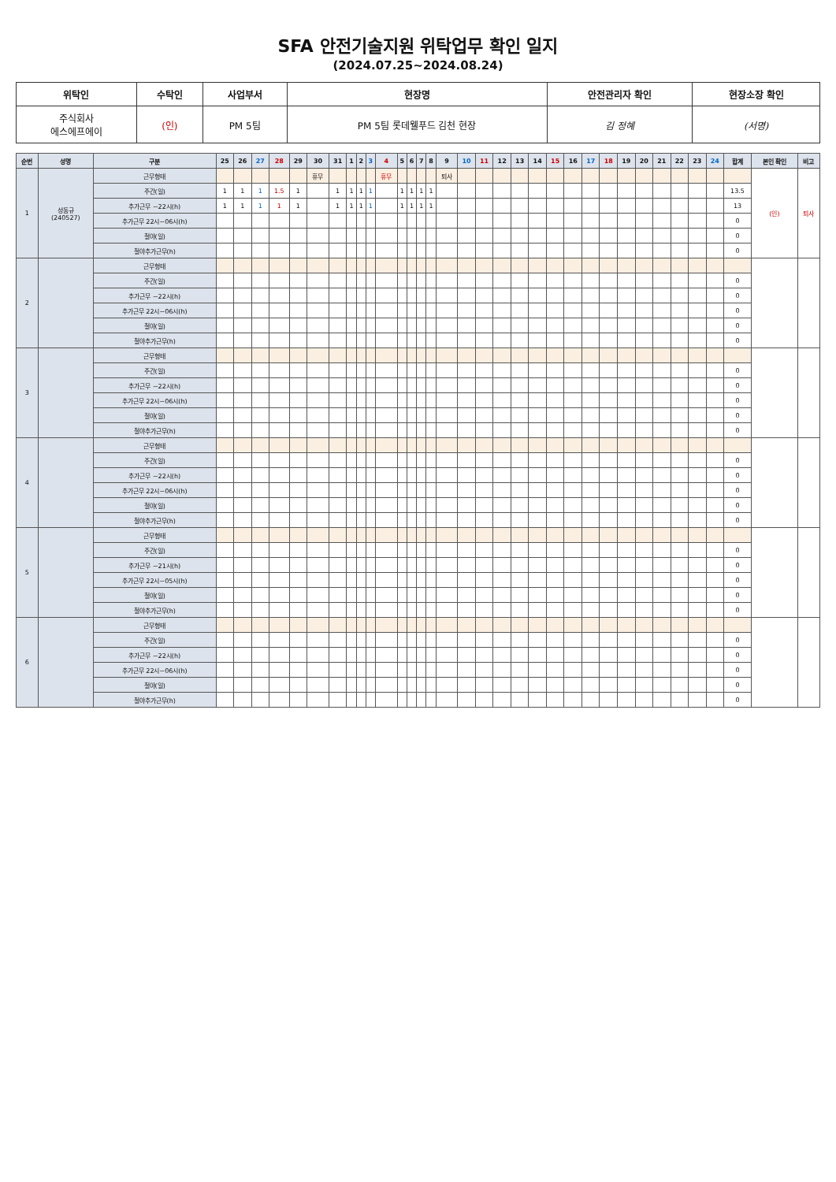SFA 안전기술지원 위탁업무 확인 일지
(2024.07.25~2024.08.24)
| 위탁인 | 수탁인 | 사업부서 | 현장명 | 안전관리자 확인 | 현장소장 확인 |
| --- | --- | --- | --- | --- | --- |
| 주식회사 에스에프에이 | (인) | PM 5팀 | PM 5팀 롯데웰푸드 김천 현장 | 김 정혜 | (서명) |
| 순번 | 성명 | 구분 | 25 | 26 | 27 | 28 | 29 | 30 | 31 | 1 | 2 | 3 | 4 | 5 | 6 | 7 | 8 | 9 | 10 | 11 | 12 | 13 | 14 | 15 | 16 | 17 | 18 | 19 | 20 | 21 | 22 | 23 | 24 | 합계 | 본인 확인 | 비고 |
| --- | --- | --- | --- | --- | --- | --- | --- | --- | --- | --- | --- | --- | --- | --- | --- | --- | --- | --- | --- | --- | --- | --- | --- | --- | --- | --- | --- | --- | --- | --- | --- | --- | --- | --- | --- | --- |
| 1 | 성동규 (240527) | 근무형태 | | | | | | 휴무 | | | | | 휴무 | | | | | 퇴사 | | | | | | | | | | | | | | | | | (인) | 퇴사 |
| | | 주간(일) | 1 | 1 | 1 | 1.5 | 1 | | 1 | 1 | 1 | 1 | | 1 | 1 | 1 | 1 | | | | | | | | | | | | | | | | | 13.5 | | |
| | | 추가근무 ~22시(h) | 1 | 1 | 1 | 1 | 1 | | 1 | 1 | 1 | 1 | | 1 | 1 | 1 | 1 | | | | | | | | | | | | | | | | | 13 | | |
| | | 추가근무 22시~06시(h) | | | | | | | | | | | | | | | | | | | | | | | | | | | | | | | | 0 | | |
| | | 철야(일) | | | | | | | | | | | | | | | | | | | | | | | | | | | | | | | | 0 | | |
| | | 철야추가근무(h) | | | | | | | | | | | | | | | | | | | | | | | | | | | | | | | | 0 | | |
| 2 | | 근무형태 | | | | | | | | | | | | | | | | | | | | | | | | | | | | | | | | | | |
| | | 주간(일) | | | | | | | | | | | | | | | | | | | | | | | | | | | | | | | | 0 | | |
| | | 추가근무 ~22시(h) | | | | | | | | | | | | | | | | | | | | | | | | | | | | | | | | 0 | | |
| | | 추가근무 22시~06시(h) | | | | | | | | | | | | | | | | | | | | | | | | | | | | | | | | 0 | | |
| | | 철야(일) | | | | | | | | | | | | | | | | | | | | | | | | | | | | | | | | 0 | | |
| | | 철야추가근무(h) | | | | | | | | | | | | | | | | | | | | | | | | | | | | | | | | 0 | | |
| 3 | | 근무형태 | | | | | | | | | | | | | | | | | | | | | | | | | | | | | | | | | | |
| | | 주간(일) | | | | | | | | | | | | | | | | | | | | | | | | | | | | | | | | 0 | | |
| | | 추가근무 ~22시(h) | | | | | | | | | | | | | | | | | | | | | | | | | | | | | | | | 0 | | |
| | | 추가근무 22시~06시(h) | | | | | | | | | | | | | | | | | | | | | | | | | | | | | | | | 0 | | |
| | | 철야(일) | | | | | | | | | | | | | | | | | | | | | | | | | | | | | | | | 0 | | |
| | | 철야추가근무(h) | | | | | | | | | | | | | | | | | | | | | | | | | | | | | | | | 0 | | |
| 4 | | 근무형태 | | | | | | | | | | | | | | | | | | | | | | | | | | | | | | | | | | |
| | | 주간(일) | | | | | | | | | | | | | | | | | | | | | | | | | | | | | | | | 0 | | |
| | | 추가근무 ~22시(h) | | | | | | | | | | | | | | | | | | | | | | | | | | | | | | | | 0 | | |
| | | 추가근무 22시~06시(h) | | | | | | | | | | | | | | | | | | | | | | | | | | | | | | | | 0 | | |
| | | 철야(일) | | | | | | | | | | | | | | | | | | | | | | | | | | | | | | | | 0 | | |
| | | 철야추가근무(h) | | | | | | | | | | | | | | | | | | | | | | | | | | | | | | | | 0 | | |
| 5 | | 근무형태 | | | | | | | | | | | | | | | | | | | | | | | | | | | | | | | | | | |
| | | 주간(일) | | | | | | | | | | | | | | | | | | | | | | | | | | | | | | | | 0 | | |
| | | 추가근무 ~21시(h) | | | | | | | | | | | | | | | | | | | | | | | | | | | | | | | | 0 | | |
| | | 추가근무 22시~05시(h) | | | | | | | | | | | | | | | | | | | | | | | | | | | | | | | | 0 | | |
| | | 철야(일) | | | | | | | | | | | | | | | | | | | | | | | | | | | | | | | | 0 | | |
| | | 철야추가근무(h) | | | | | | | | | | | | | | | | | | | | | | | | | | | | | | | | 0 | | |
| 6 | | 근무형태 | | | | | | | | | | | | | | | | | | | | | | | | | | | | | | | | | | |
| | | 주간(일) | | | | | | | | | | | | | | | | | | | | | | | | | | | | | | | | 0 | | |
| | | 추가근무 ~22시(h) | | | | | | | | | | | | | | | | | | | | | | | | | | | | | | | | 0 | | |
| | | 추가근무 22시~06시(h) | | | | | | | | | | | | | | | | | | | | | | | | | | | | | | | | 0 | | |
| | | 철야(일) | | | | | | | | | | | | | | | | | | | | | | | | | | | | | | | | 0 | | |
| | | 철야추가근무(h) | | | | | | | | | | | | | | | | | | | | | | | | | | | | | | | | 0 | | |